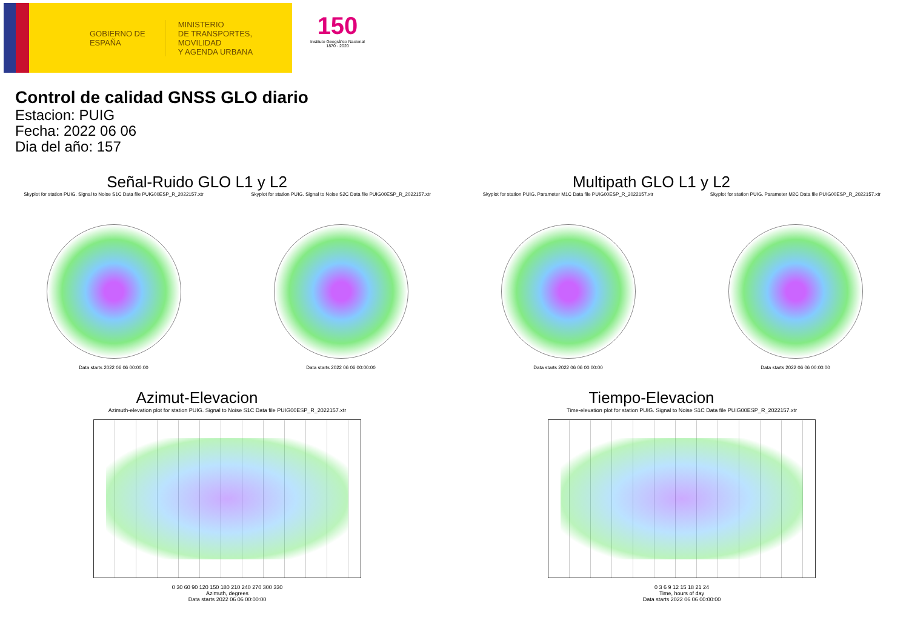GOBIERNO DE ESPAÑA
MINISTERIO
DE TRANSPORTES, MOVILIDAD
Y AGENDA URBANA
150
Instituto Geográfico Nacional 1870 · 2020
Control de calidad GNSS GLO diario
Estacion: PUIG
Fecha: 2022 06 06
Dia del año: 157
Señal-Ruido GLO L1 y L2
Skyplot for station PUIG. Signal to Noise S1C Data file PUIG00ESP_R_2022157.xtr
Data starts 2022 06 06 00:00:00
Skyplot for station PUIG. Signal to Noise S2C Data file PUIG00ESP_R_2022157.xtr
Data starts 2022 06 06 00:00:00
Multipath GLO L1 y L2
Skyplot for station PUIG. Parameter M1C Data file PUIG00ESP_R_2022157.xtr
Data starts 2022 06 06 00:00:00
Skyplot for station PUIG. Parameter M2C Data file PUIG00ESP_R_2022157.xtr
Data starts 2022 06 06 00:00:00
Azimut-Elevacion
Azimuth-elevation plot for station PUIG. Signal to Noise S1C Data file PUIG00ESP_R_2022157.xtr
0 30 60 90 120 150 180 210 240 270 300 330
Azimuth, degrees
Data starts 2022 06 06 00:00:00
Tiempo-Elevacion
Time-elevation plot for station PUIG. Signal to Noise S1C Data file PUIG00ESP_R_2022157.xtr
0 3 6 9 12 15 18 21 24
Time, hours of day
Data starts 2022 06 06 00:00:00